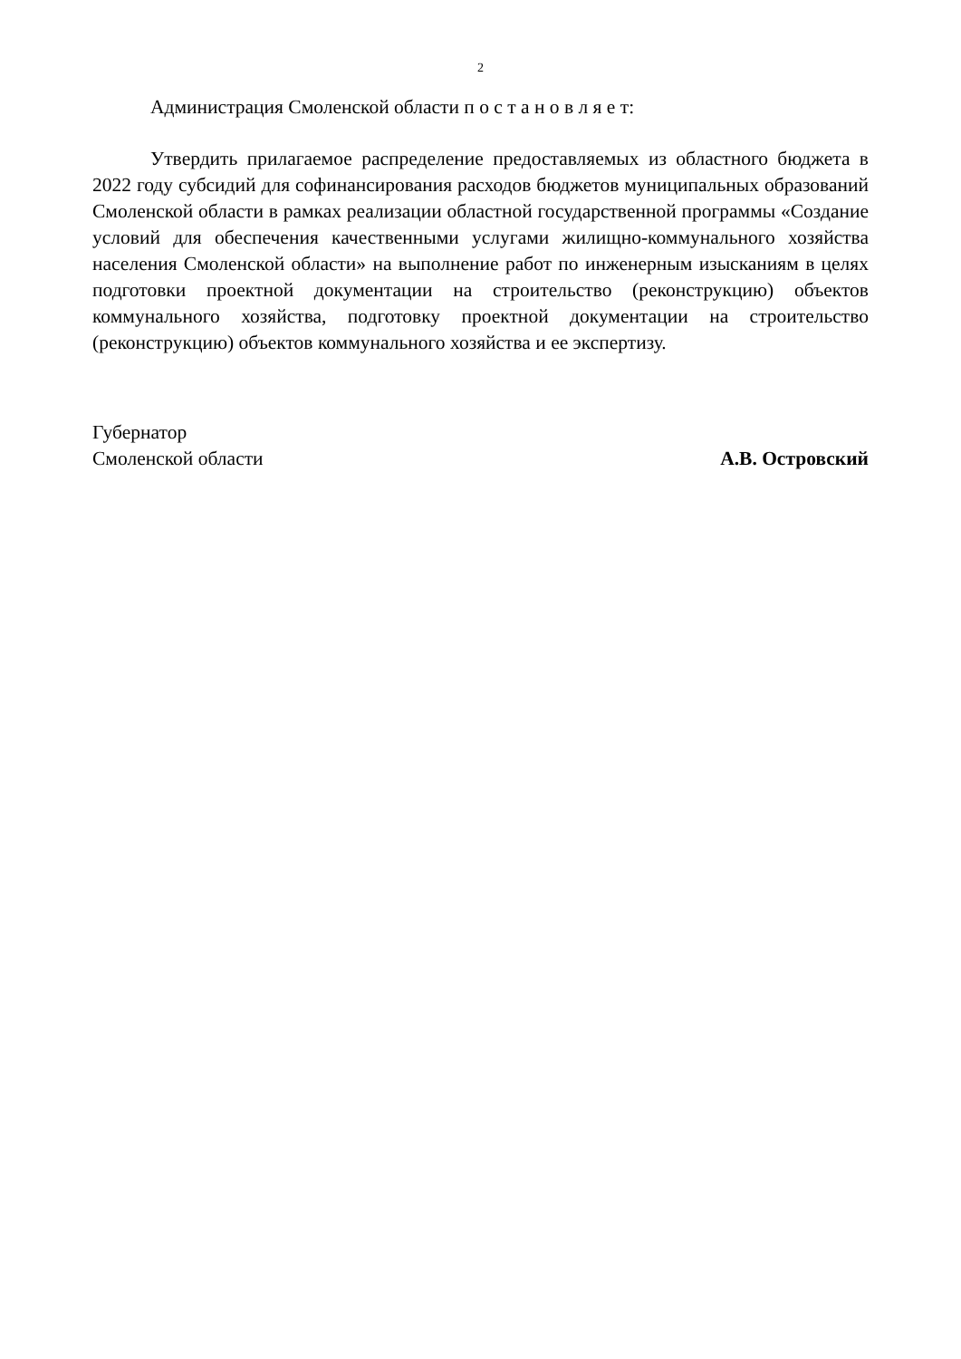2
Администрация Смоленской области п о с т а н о в л я е т:
Утвердить прилагаемое распределение предоставляемых из областного бюджета в 2022 году субсидий для софинансирования расходов бюджетов муниципальных образований Смоленской области в рамках реализации областной государственной программы «Создание условий для обеспечения качественными услугами жилищно-коммунального хозяйства населения Смоленской области» на выполнение работ по инженерным изысканиям в целях подготовки проектной документации на строительство (реконструкцию) объектов коммунального хозяйства, подготовку проектной документации на строительство (реконструкцию) объектов коммунального хозяйства и ее экспертизу.
Губернатор
Смоленской области
А.В. Островский